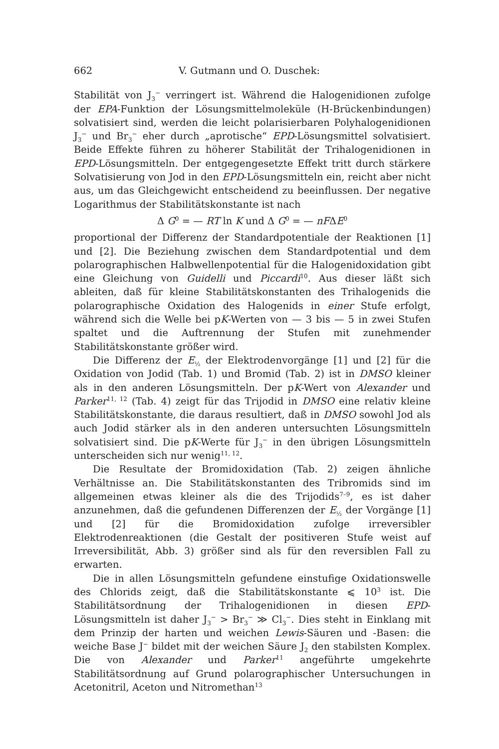662 V. Gutmann und O. Duschek:
Stabilität von J<sub>3</sub><sup>−</sup> verringert ist. Während die Halogenidionen zufolge der EPA-Funktion der Lösungsmittelmoleküle (H-Brückenbindungen) solvatisiert sind, werden die leicht polarisierbaren Polyhalogenidionen J<sub>3</sub><sup>−</sup> und Br<sub>3</sub><sup>−</sup> eher durch „aprotische“ EPD-Lösungsmittel solvatisiert. Beide Effekte führen zu höherer Stabilität der Trihalogenidionen in EPD-Lösungsmitteln. Der entgegengesetzte Effekt tritt durch stärkere Solvatisierung von Jod in den EPD-Lösungsmitteln ein, reicht aber nicht aus, um das Gleichgewicht entscheidend zu beeinflussen. Der negative Logarithmus der Stabilitätskonstante ist nach
Δ G<sup>0</sup> = — RT ln K und Δ G<sup>0</sup> = — nFΔE<sup>0</sup>
proportional der Differenz der Standardpotentiale der Reaktionen [1] und [2]. Die Beziehung zwischen dem Standardpotential und dem polarographischen Halbwellenpotential für die Halogenidoxidation gibt eine Gleichung von Guidelli und Piccardi<sup>10</sup>. Aus dieser läßt sich ableiten, daß für kleine Stabilitätskonstanten des Trihalogenids die polarographische Oxidation des Halogenids in einer Stufe erfolgt, während sich die Welle bei pK-Werten von — 3 bis — 5 in zwei Stufen spaltet und die Auftrennung der Stufen mit zunehmender Stabilitätskonstante größer wird.
Die Differenz der E<sub>½</sub> der Elektrodenvorgänge [1] und [2] für die Oxidation von Jodid (Tab. 1) und Bromid (Tab. 2) ist in DMSO kleiner als in den anderen Lösungsmitteln. Der pK-Wert von Alexander und Parker<sup>11, 12</sup> (Tab. 4) zeigt für das Trijodid in DMSO eine relativ kleine Stabilitätskonstante, die daraus resultiert, daß in DMSO sowohl Jod als auch Jodid stärker als in den anderen untersuchten Lösungsmitteln solvatisiert sind. Die pK-Werte für J<sub>3</sub><sup>−</sup> in den übrigen Lösungsmitteln unterscheiden sich nur wenig<sup>11, 12</sup>.
Die Resultate der Bromidoxidation (Tab. 2) zeigen ähnliche Verhältnisse an. Die Stabilitätskonstanten des Tribromids sind im allgemeinen etwas kleiner als die des Trijodids<sup>7–9</sup>, es ist daher anzunehmen, daß die gefundenen Differenzen der E<sub>½</sub> der Vorgänge [1] und [2] für die Bromidoxidation zufolge irreversibler Elektrodenreaktionen (die Gestalt der positiveren Stufe weist auf Irreversibilität, Abb. 3) größer sind als für den reversiblen Fall zu erwarten.
Die in allen Lösungsmitteln gefundene einstufige Oxidationswelle des Chlorids zeigt, daß die Stabilitätskonstante ⩽ 10<sup>3</sup> ist. Die Stabilitätsordnung der Trihalogenidionen in diesen EPD-Lösungsmitteln ist daher J<sub>3</sub><sup>−</sup> > Br<sub>3</sub><sup>−</sup> ≫ Cl<sub>3</sub><sup>−</sup>. Dies steht in Einklang mit dem Prinzip der harten und weichen Lewis-Säuren und -Basen: die weiche Base J<sup>−</sup> bildet mit der weichen Säure J<sub>2</sub> den stabilsten Komplex. Die von Alexander und Parker<sup>11</sup> angeführte umgekehrte Stabilitätsordnung auf Grund polarographischer Untersuchungen in Acetonitril, Aceton und Nitromethan<sup>13</sup>